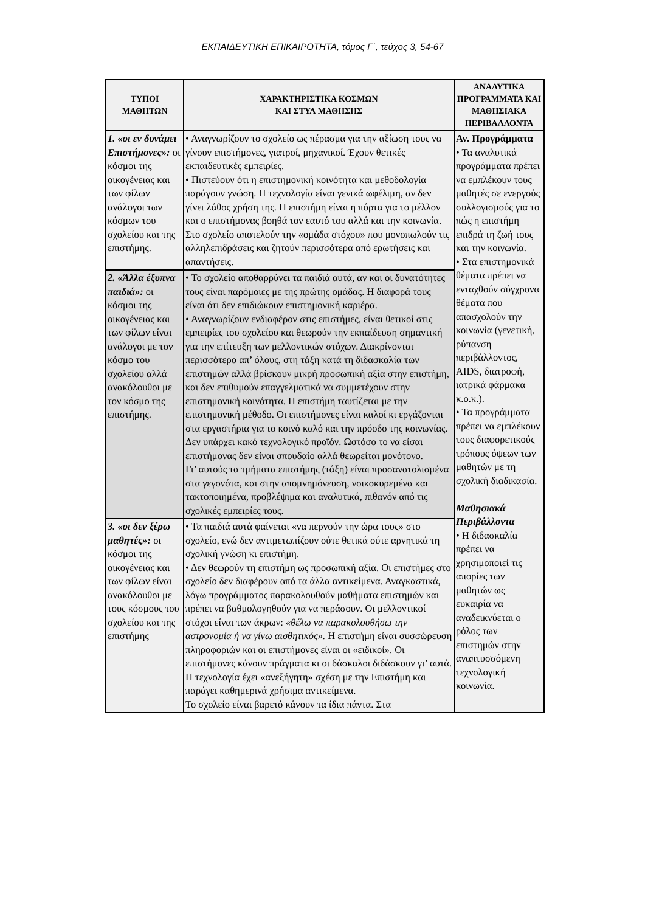ΕΚΠΑΙΔΕΥΤΙΚΗ ΕΠΙΚΑΙΡΟΤΗΤΑ, τόμος Γ΄, τεύχος 3, 54-67
| ΤΥΠΟΙ ΜΑΘΗΤΩΝ | ΧΑΡΑΚΤΗΡΙΣΤΙΚΑ ΚΟΣΜΩΝ ΚΑΙ ΣΤΥΛ ΜΑΘΗΣΗΣ | ΑΝΑΛΥΤΙΚΑ ΠΡΟΓΡΑΜΜΑΤΑ ΚΑΙ ΜΑΘΗΣΙΑΚΑ ΠΕΡΙΒΑΛΛΟΝΤΑ |
| --- | --- | --- |
| 1. «οι εν δυνάμει Επιστήμονες»: οι κόσμοι της οικογένειας και των φίλων ανάλογοι των κόσμων του σχολείου και της επιστήμης. | • Αναγνωρίζουν το σχολείο ως πέρασμα για την αξίωση τους να γίνουν επιστήμονες, γιατροί, μηχανικοί. Έχουν θετικές εκπαιδευτικές εμπειρίες. • Πιστεύουν ότι η επιστημονική κοινότητα και μεθοδολογία παράγουν γνώση. Η τεχνολογία είναι γενικά ωφέλιμη, αν δεν γίνει λάθος χρήση της. Η επιστήμη είναι η πόρτα για το μέλλον και ο επιστήμονας βοηθά τον εαυτό του αλλά και την κοινωνία. Στο σχολείο αποτελούν την «ομάδα στόχου» που μονοπωλούν τις αλληλεπιδράσεις και ζητούν περισσότερα από ερωτήσεις και απαντήσεις. | Αν. Προγράμματα • Τα αναλυτικά προγράμματα πρέπει να εμπλέκουν τους μαθητές σε ενεργούς συλλογισμούς για το πώς η επιστήμη επιδρά τη ζωή τους και την κοινωνία. • Στα επιστημονικά θέματα πρέπει να ενταχθούν σύγχρονα θέματα που απασχολούν την κοινωνία (γενετική, ρύπανση περιβάλλοντος, AIDS, διατροφή, ιατρικά φάρμακα κ.ο.κ.). • Τα προγράμματα πρέπει να εμπλέκουν τους διαφορετικούς τρόπους όψεων των μαθητών με τη σχολική διαδικασία. Μαθησιακά Περιβάλλοντα • Η διδασκαλία πρέπει να χρησιμοποιεί τις απορίες των μαθητών ως ευκαιρία να αναδεικνύεται ο ρόλος των επιστημών στην αναπτυσσόμενη τεχνολογική κοινωνία. |
| 2. «Άλλα έξυπνα παιδιά»: οι κόσμοι της οικογένειας και των φίλων είναι ανάλογοι με τον κόσμο του σχολείου αλλά ανακόλουθοι με τον κόσμο της επιστήμης. | • Το σχολείο αποθαρρύνει τα παιδιά αυτά, αν και οι δυνατότητες τους είναι παρόμοιες με της πρώτης ομάδας. Η διαφορά τους είναι ότι δεν επιδιώκουν επιστημονική καριέρα. • Αναγνωρίζουν ενδιαφέρον στις επιστήμες, είναι θετικοί στις εμπειρίες του σχολείου και θεωρούν την εκπαίδευση σημαντική για την επίτευξη των μελλοντικών στόχων. Διακρίνονται περισσότερο απ’ όλους, στη τάξη κατά τη διδασκαλία των επιστημών αλλά βρίσκουν μικρή προσωπική αξία στην επιστήμη, και δεν επιθυμούν επαγγελματικά να συμμετέχουν στην επιστημονική κοινότητα. Η επιστήμη ταυτίζεται με την επιστημονική μέθοδο. Οι επιστήμονες είναι καλοί κι εργάζονται στα εργαστήρια για το κοινό καλό και την πρόοδο της κοινωνίας. Δεν υπάρχει κακό τεχνολογικό προϊόν. Ωστόσο το να είσαι επιστήμονας δεν είναι σπουδαίο αλλά θεωρείται μονότονο. Γι’ αυτούς τα τμήματα επιστήμης (τάξη) είναι προσανατολισμένα στα γεγονότα, και στην απομνημόνευση, νοικοκυρεμένα και τακτοποιημένα, προβλέψιμα και αναλυτικά, πιθανόν από τις σχολικές εμπειρίες τους. | |
| 3. «οι δεν ξέρω μαθητές»: οι κόσμοι της οικογένειας και των φίλων είναι ανακόλουθοι με τους κόσμους του σχολείου και της επιστήμης | • Τα παιδιά αυτά φαίνεται «να περνούν την ώρα τους» στο σχολείο, ενώ δεν αντιμετωπίζουν ούτε θετικά ούτε αρνητικά τη σχολική γνώση κι επιστήμη. • Δεν θεωρούν τη επιστήμη ως προσωπική αξία. Οι επιστήμες στο σχολείο δεν διαφέρουν από τα άλλα αντικείμενα. Αναγκαστικά, λόγω προγράμματος παρακολουθούν μαθήματα επιστημών και πρέπει να βαθμολογηθούν για να περάσουν. Οι μελλοντικοί στόχοι είναι των άκρων: «θέλω να παρακολουθήσω την αστρονομία ή να γίνω αισθητικός». Η επιστήμη είναι συσσώρευση πληροφοριών και οι επιστήμονες είναι οι «ειδικοί». Οι επιστήμονες κάνουν πράγματα κι οι δάσκαλοι διδάσκουν γι’ αυτά. Η τεχνολογία έχει «ανεξήγητη» σχέση με την Επιστήμη και παράγει καθημερινά χρήσιμα αντικείμενα. Το σχολείο είναι βαρετό κάνουν τα ίδια πάντα. Στα | |